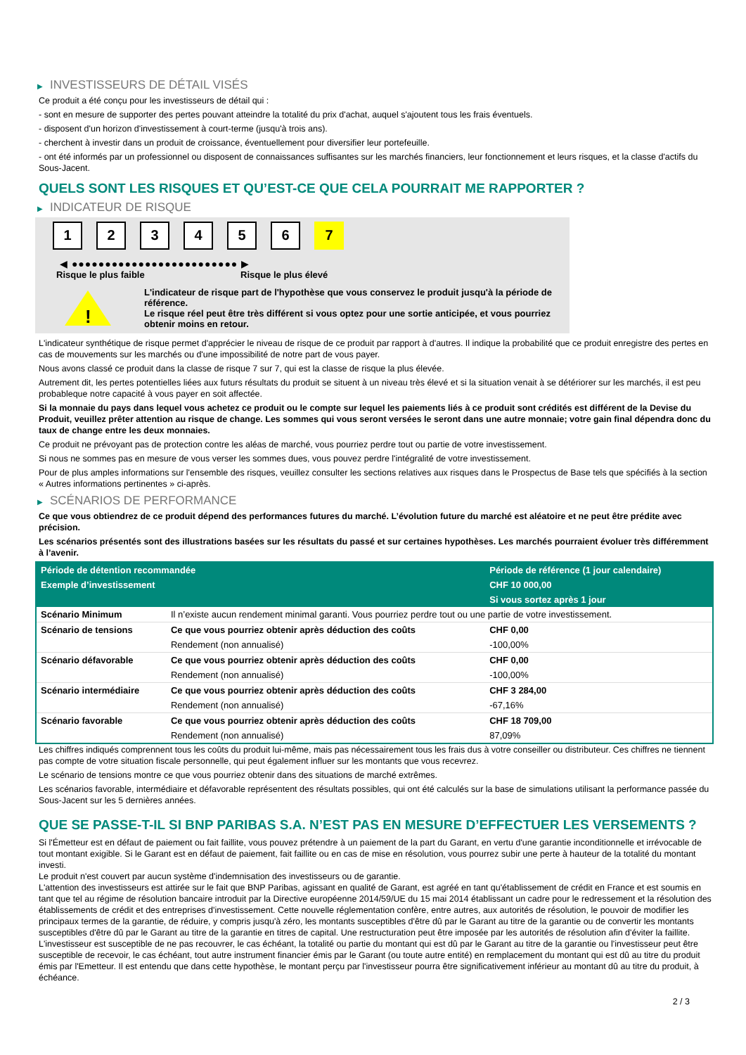▶ INVESTISSEURS DE DÉTAIL VISÉS
Ce produit a été conçu pour les investisseurs de détail qui :
- sont en mesure de supporter des pertes pouvant atteindre la totalité du prix d'achat, auquel s'ajoutent tous les frais éventuels.
- disposent d'un horizon d'investissement à court-terme (jusqu'à trois ans).
- cherchent à investir dans un produit de croissance, éventuellement pour diversifier leur portefeuille.
- ont été informés par un professionnel ou disposent de connaissances suffisantes sur les marchés financiers, leur fonctionnement et leurs risques, et la classe d'actifs du Sous-Jacent.
QUELS SONT LES RISQUES ET QU’EST-CE QUE CELA POURRAIT ME RAPPORTER ?
▶ INDICATEUR DE RISQUE
1 2 3 4 5 6 7
◀ ●●●●●●●●●●●●●●●●●●●●●●●●● ▶
Risque le plus faible Risque le plus élevé
!
L'indicateur de risque part de l'hypothèse que vous conservez le produit jusqu'à la période de référence.
Le risque réel peut être très différent si vous optez pour une sortie anticipée, et vous pourriez obtenir moins en retour.
L'indicateur synthétique de risque permet d'apprécier le niveau de risque de ce produit par rapport à d'autres. Il indique la probabilité que ce produit enregistre des pertes en cas de mouvements sur les marchés ou d'une impossibilité de notre part de vous payer.
Nous avons classé ce produit dans la classe de risque 7 sur 7, qui est la classe de risque la plus élevée.
Autrement dit, les pertes potentielles liées aux futurs résultats du produit se situent à un niveau très élevé et si la situation venait à se détériorer sur les marchés, il est peu probableque notre capacité à vous payer en soit affectée.
Si la monnaie du pays dans lequel vous achetez ce produit ou le compte sur lequel les paiements liés à ce produit sont crédités est différent de la Devise du Produit, veuillez prêter attention au risque de change. Les sommes qui vous seront versées le seront dans une autre monnaie; votre gain final dépendra donc du taux de change entre les deux monnaies.
Ce produit ne prévoyant pas de protection contre les aléas de marché, vous pourriez perdre tout ou partie de votre investissement.
Si nous ne sommes pas en mesure de vous verser les sommes dues, vous pouvez perdre l'intégralité de votre investissement.
Pour de plus amples informations sur l'ensemble des risques, veuillez consulter les sections relatives aux risques dans le Prospectus de Base tels que spécifiés à la section « Autres informations pertinentes » ci-après.
▶ SCÉNARIOS DE PERFORMANCE
Ce que vous obtiendrez de ce produit dépend des performances futures du marché. L’évolution future du marché est aléatoire et ne peut être prédite avec précision.
Les scénarios présentés sont des illustrations basées sur les résultats du passé et sur certaines hypothèses. Les marchés pourraient évoluer très différemment à l’avenir.
| Période de détention recommandée | | Période de référence (1 jour calendaire) |
| Exemple d’investissement | | CHF 10 000,00 |
| | | Si vous sortez après 1 jour |
| Scénario Minimum | Il n’existe aucun rendement minimal garanti. Vous pourriez perdre tout ou une partie de votre investissement. | |
| Scénario de tensions | Ce que vous pourriez obtenir après déduction des coûts | CHF 0,00 |
| | Rendement (non annualisé) | -100,00% |
| Scénario défavorable | Ce que vous pourriez obtenir après déduction des coûts | CHF 0,00 |
| | Rendement (non annualisé) | -100,00% |
| Scénario intermédiaire | Ce que vous pourriez obtenir après déduction des coûts | CHF 3 284,00 |
| | Rendement (non annualisé) | -67,16% |
| Scénario favorable | Ce que vous pourriez obtenir après déduction des coûts | CHF 18 709,00 |
| | Rendement (non annualisé) | 87,09% |
Les chiffres indiqués comprennent tous les coûts du produit lui-même, mais pas nécessairement tous les frais dus à votre conseiller ou distributeur. Ces chiffres ne tiennent pas compte de votre situation fiscale personnelle, qui peut également influer sur les montants que vous recevrez.
Le scénario de tensions montre ce que vous pourriez obtenir dans des situations de marché extrêmes.
Les scénarios favorable, intermédiaire et défavorable représentent des résultats possibles, qui ont été calculés sur la base de simulations utilisant la performance passée du Sous-Jacent sur les 5 dernières années.
QUE SE PASSE-T-IL SI BNP PARIBAS S.A. N’EST PAS EN MESURE D’EFFECTUER LES VERSEMENTS ?
Si l'Émetteur est en défaut de paiement ou fait faillite, vous pouvez prétendre à un paiement de la part du Garant, en vertu d'une garantie inconditionnelle et irrévocable de tout montant exigible. Si le Garant est en défaut de paiement, fait faillite ou en cas de mise en résolution, vous pourrez subir une perte à hauteur de la totalité du montant investi.
Le produit n'est couvert par aucun système d'indemnisation des investisseurs ou de garantie.
L'attention des investisseurs est attirée sur le fait que BNP Paribas, agissant en qualité de Garant, est agréé en tant qu'établissement de crédit en France et est soumis en tant que tel au régime de résolution bancaire introduit par la Directive européenne 2014/59/UE du 15 mai 2014 établissant un cadre pour le redressement et la résolution des établissements de crédit et des entreprises d'investissement. Cette nouvelle réglementation confère, entre autres, aux autorités de résolution, le pouvoir de modifier les principaux termes de la garantie, de réduire, y compris jusqu'à zéro, les montants susceptibles d'être dû par le Garant au titre de la garantie ou de convertir les montants susceptibles d'être dû par le Garant au titre de la garantie en titres de capital. Une restructuration peut être imposée par les autorités de résolution afin d'éviter la faillite. L'investisseur est susceptible de ne pas recouvrer, le cas échéant, la totalité ou partie du montant qui est dû par le Garant au titre de la garantie ou l'investisseur peut être susceptible de recevoir, le cas échéant, tout autre instrument financier émis par le Garant (ou toute autre entité) en remplacement du montant qui est dû au titre du produit émis par l'Emetteur. Il est entendu que dans cette hypothèse, le montant perçu par l'investisseur pourra être significativement inférieur au montant dû au titre du produit, à échéance.
2 / 3